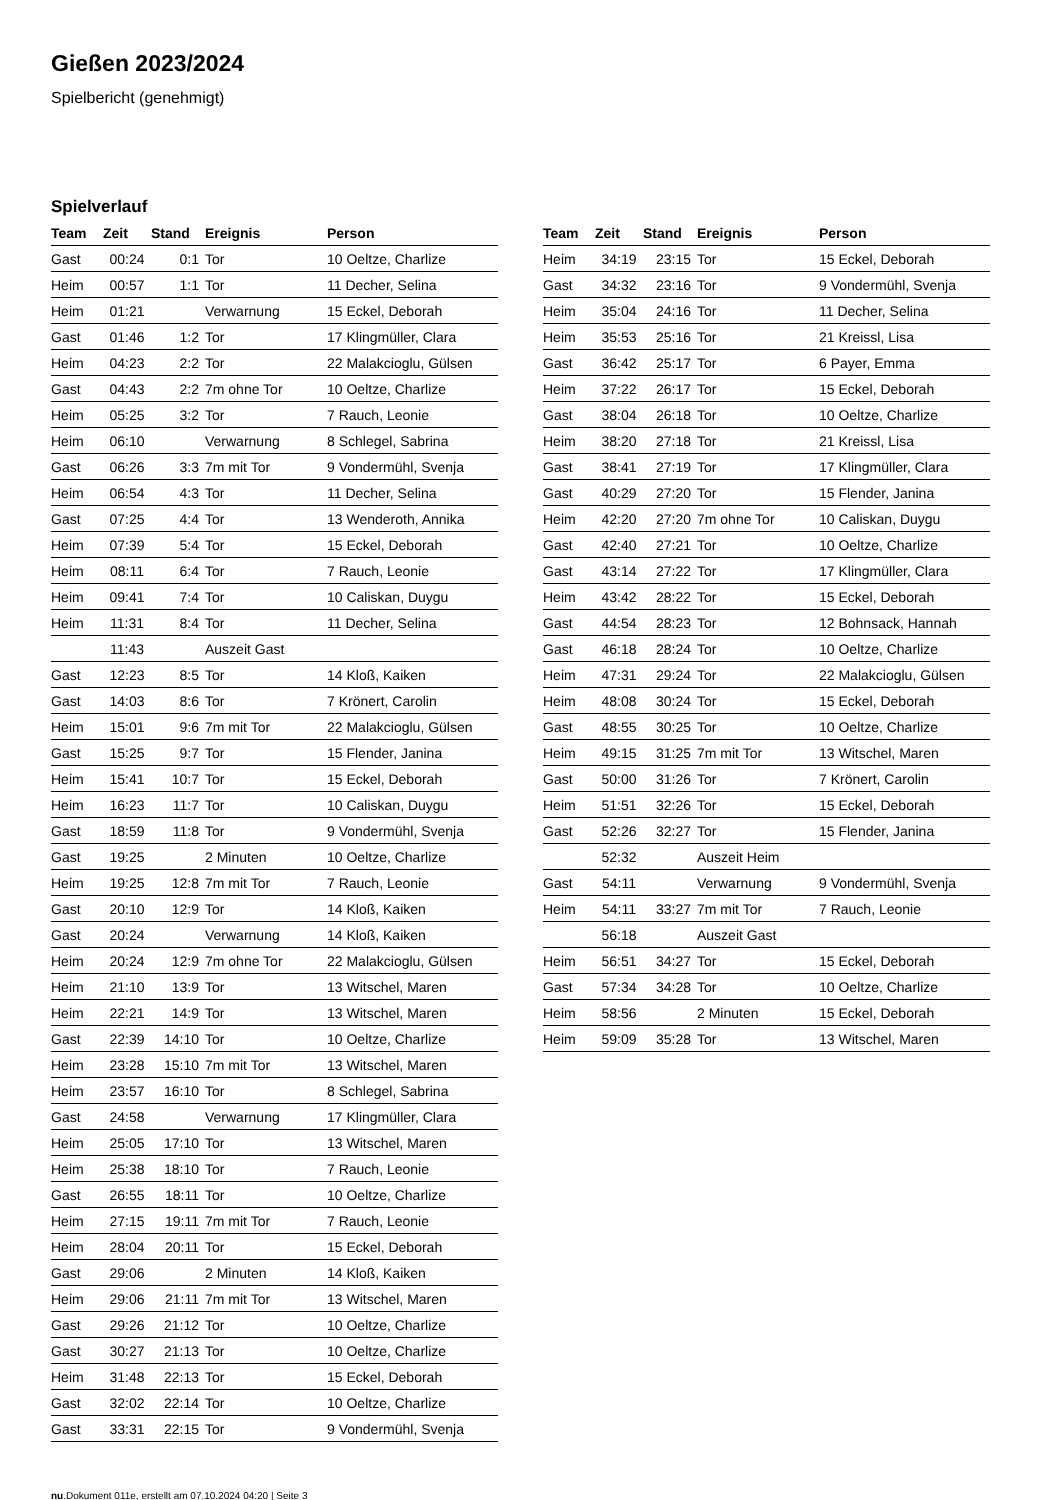Gießen 2023/2024
Spielbericht (genehmigt)
Spielverlauf
| Team | Zeit | Stand | Ereignis | Person |
| --- | --- | --- | --- | --- |
| Gast | 00:24 | 0:1 | Tor | 10 Oeltze, Charlize |
| Heim | 00:57 | 1:1 | Tor | 11 Decher, Selina |
| Heim | 01:21 | | Verwarnung | 15 Eckel, Deborah |
| Gast | 01:46 | 1:2 | Tor | 17 Klingmüller, Clara |
| Heim | 04:23 | 2:2 | Tor | 22 Malakcioglu, Gülsen |
| Gast | 04:43 | 2:2 | 7m ohne Tor | 10 Oeltze, Charlize |
| Heim | 05:25 | 3:2 | Tor | 7 Rauch, Leonie |
| Heim | 06:10 | | Verwarnung | 8 Schlegel, Sabrina |
| Gast | 06:26 | 3:3 | 7m mit Tor | 9 Vondermühl, Svenja |
| Heim | 06:54 | 4:3 | Tor | 11 Decher, Selina |
| Gast | 07:25 | 4:4 | Tor | 13 Wenderoth, Annika |
| Heim | 07:39 | 5:4 | Tor | 15 Eckel, Deborah |
| Heim | 08:11 | 6:4 | Tor | 7 Rauch, Leonie |
| Heim | 09:41 | 7:4 | Tor | 10 Caliskan, Duygu |
| Heim | 11:31 | 8:4 | Tor | 11 Decher, Selina |
| | 11:43 | | Auszeit Gast | |
| Gast | 12:23 | 8:5 | Tor | 14 Kloß, Kaiken |
| Gast | 14:03 | 8:6 | Tor | 7 Krönert, Carolin |
| Heim | 15:01 | 9:6 | 7m mit Tor | 22 Malakcioglu, Gülsen |
| Gast | 15:25 | 9:7 | Tor | 15 Flender, Janina |
| Heim | 15:41 | 10:7 | Tor | 15 Eckel, Deborah |
| Heim | 16:23 | 11:7 | Tor | 10 Caliskan, Duygu |
| Gast | 18:59 | 11:8 | Tor | 9 Vondermühl, Svenja |
| Gast | 19:25 | | 2 Minuten | 10 Oeltze, Charlize |
| Heim | 19:25 | 12:8 | 7m mit Tor | 7 Rauch, Leonie |
| Gast | 20:10 | 12:9 | Tor | 14 Kloß, Kaiken |
| Gast | 20:24 | | Verwarnung | 14 Kloß, Kaiken |
| Heim | 20:24 | 12:9 | 7m ohne Tor | 22 Malakcioglu, Gülsen |
| Heim | 21:10 | 13:9 | Tor | 13 Witschel, Maren |
| Heim | 22:21 | 14:9 | Tor | 13 Witschel, Maren |
| Gast | 22:39 | 14:10 | Tor | 10 Oeltze, Charlize |
| Heim | 23:28 | 15:10 | 7m mit Tor | 13 Witschel, Maren |
| Heim | 23:57 | 16:10 | Tor | 8 Schlegel, Sabrina |
| Gast | 24:58 | | Verwarnung | 17 Klingmüller, Clara |
| Heim | 25:05 | 17:10 | Tor | 13 Witschel, Maren |
| Heim | 25:38 | 18:10 | Tor | 7 Rauch, Leonie |
| Gast | 26:55 | 18:11 | Tor | 10 Oeltze, Charlize |
| Heim | 27:15 | 19:11 | 7m mit Tor | 7 Rauch, Leonie |
| Heim | 28:04 | 20:11 | Tor | 15 Eckel, Deborah |
| Gast | 29:06 | | 2 Minuten | 14 Kloß, Kaiken |
| Heim | 29:06 | 21:11 | 7m mit Tor | 13 Witschel, Maren |
| Gast | 29:26 | 21:12 | Tor | 10 Oeltze, Charlize |
| Gast | 30:27 | 21:13 | Tor | 10 Oeltze, Charlize |
| Heim | 31:48 | 22:13 | Tor | 15 Eckel, Deborah |
| Gast | 32:02 | 22:14 | Tor | 10 Oeltze, Charlize |
| Gast | 33:31 | 22:15 | Tor | 9 Vondermühl, Svenja |
| Team | Zeit | Stand | Ereignis | Person |
| --- | --- | --- | --- | --- |
| Heim | 34:19 | 23:15 | Tor | 15 Eckel, Deborah |
| Gast | 34:32 | 23:16 | Tor | 9 Vondermühl, Svenja |
| Heim | 35:04 | 24:16 | Tor | 11 Decher, Selina |
| Heim | 35:53 | 25:16 | Tor | 21 Kreissl, Lisa |
| Gast | 36:42 | 25:17 | Tor | 6 Payer, Emma |
| Heim | 37:22 | 26:17 | Tor | 15 Eckel, Deborah |
| Gast | 38:04 | 26:18 | Tor | 10 Oeltze, Charlize |
| Heim | 38:20 | 27:18 | Tor | 21 Kreissl, Lisa |
| Gast | 38:41 | 27:19 | Tor | 17 Klingmüller, Clara |
| Gast | 40:29 | 27:20 | Tor | 15 Flender, Janina |
| Heim | 42:20 | 27:20 | 7m ohne Tor | 10 Caliskan, Duygu |
| Gast | 42:40 | 27:21 | Tor | 10 Oeltze, Charlize |
| Gast | 43:14 | 27:22 | Tor | 17 Klingmüller, Clara |
| Heim | 43:42 | 28:22 | Tor | 15 Eckel, Deborah |
| Gast | 44:54 | 28:23 | Tor | 12 Bohnsack, Hannah |
| Gast | 46:18 | 28:24 | Tor | 10 Oeltze, Charlize |
| Heim | 47:31 | 29:24 | Tor | 22 Malakcioglu, Gülsen |
| Heim | 48:08 | 30:24 | Tor | 15 Eckel, Deborah |
| Gast | 48:55 | 30:25 | Tor | 10 Oeltze, Charlize |
| Heim | 49:15 | 31:25 | 7m mit Tor | 13 Witschel, Maren |
| Gast | 50:00 | 31:26 | Tor | 7 Krönert, Carolin |
| Heim | 51:51 | 32:26 | Tor | 15 Eckel, Deborah |
| Gast | 52:26 | 32:27 | Tor | 15 Flender, Janina |
| | 52:32 | | Auszeit Heim | |
| Gast | 54:11 | | Verwarnung | 9 Vondermühl, Svenja |
| Heim | 54:11 | 33:27 | 7m mit Tor | 7 Rauch, Leonie |
| | 56:18 | | Auszeit Gast | |
| Heim | 56:51 | 34:27 | Tor | 15 Eckel, Deborah |
| Gast | 57:34 | 34:28 | Tor | 10 Oeltze, Charlize |
| Heim | 58:56 | | 2 Minuten | 15 Eckel, Deborah |
| Heim | 59:09 | 35:28 | Tor | 13 Witschel, Maren |
nu.Dokument 011e, erstellt am 07.10.2024 04:20 | Seite 3